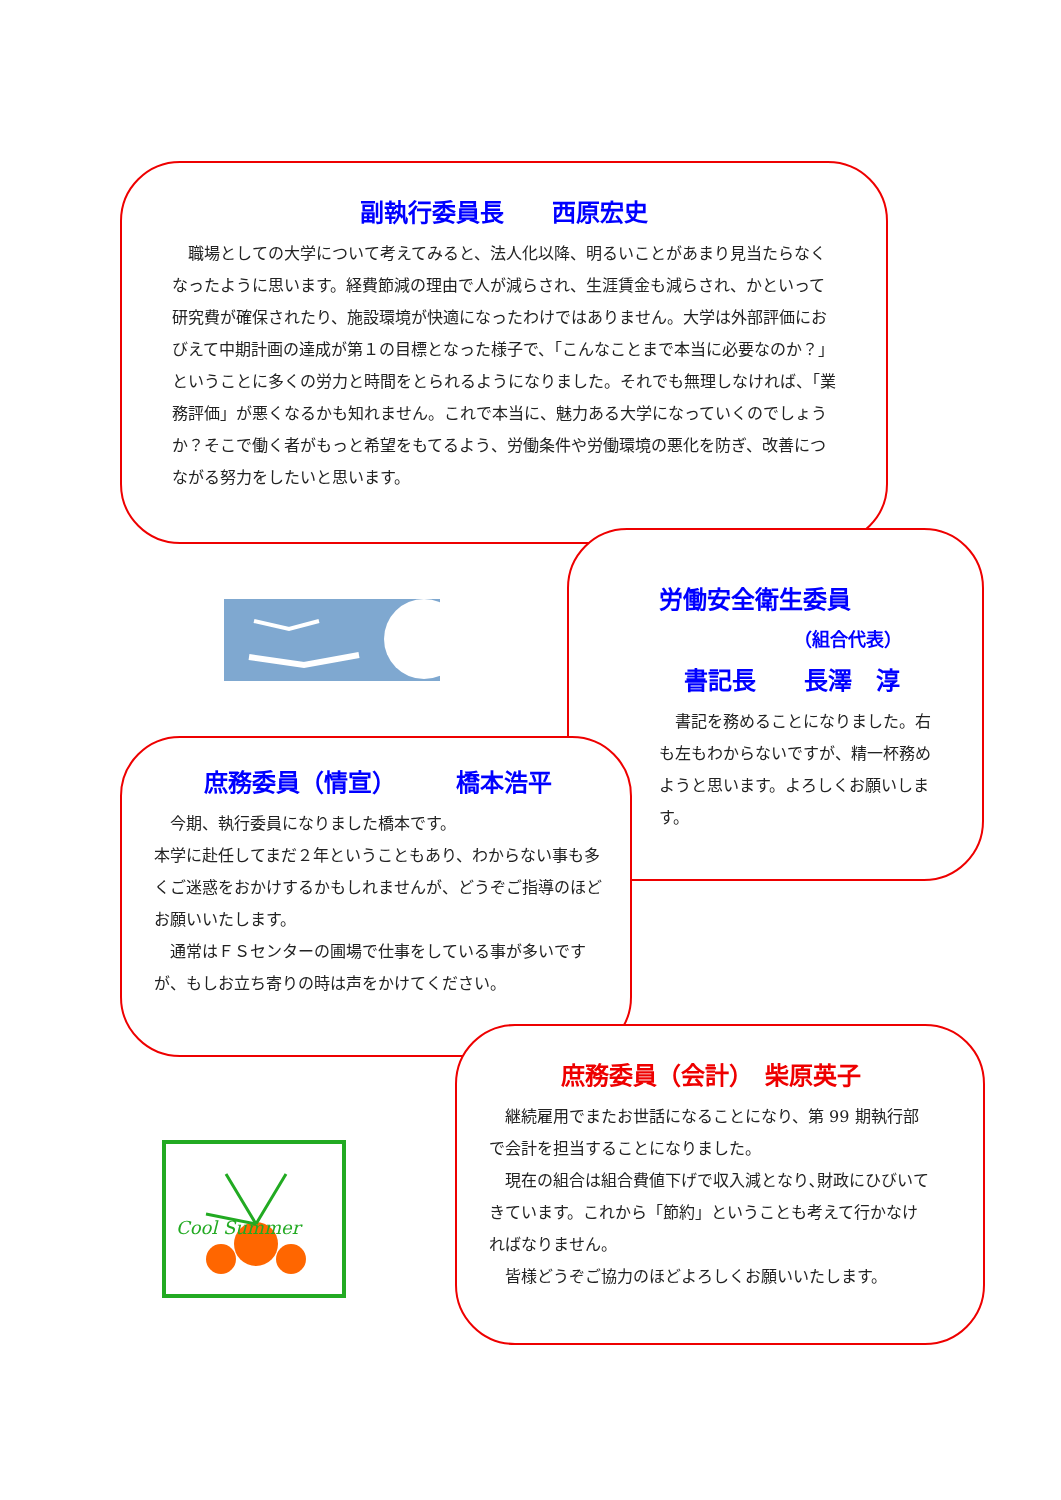副執行委員長　　西原宏史
　職場としての大学について考えてみると、法人化以降、明るいことがあまり見当たらなくなったように思います。経費節減の理由で人が減らされ、生涯賃金も減らされ、かといって研究費が確保されたり、施設環境が快適になったわけではありません。大学は外部評価におびえて中期計画の達成が第１の目標となった様子で、「こんなことまで本当に必要なのか？」ということに多くの労力と時間をとられるようになりました。それでも無理しなければ、「業務評価」が悪くなるかも知れません。これで本当に、魅力ある大学になっていくのでしょうか？そこで働く者がもっと希望をもてるよう、労働条件や労働環境の悪化を防ぎ、改善につながる努力をしたいと思います。
労働安全衛生委員
（組合代表）
書記長　　長澤　淳
　書記を務めることになりました。右も左もわからないですが、精一杯務めようと思います。よろしくお願いします。
庶務委員（情宣）　　　橋本浩平
　今期、執行委員になりました橋本です。
本学に赴任してまだ２年ということもあり、わからない事も多くご迷惑をおかけするかもしれませんが、どうぞご指導のほどお願いいたします。
　通常はＦＳセンターの圃場で仕事をしている事が多いですが、もしお立ち寄りの時は声をかけてください。
庶務委員（会計）　柴原英子
　継続雇用でまたお世話になることになり、第 99 期執行部で会計を担当することになりました。
　現在の組合は組合費値下げで収入減となり､財政にひびいてきています。これから「節約」ということも考えて行かなければなりません。
　皆様どうぞご協力のほどよろしくお願いいたします。
Cool Summer